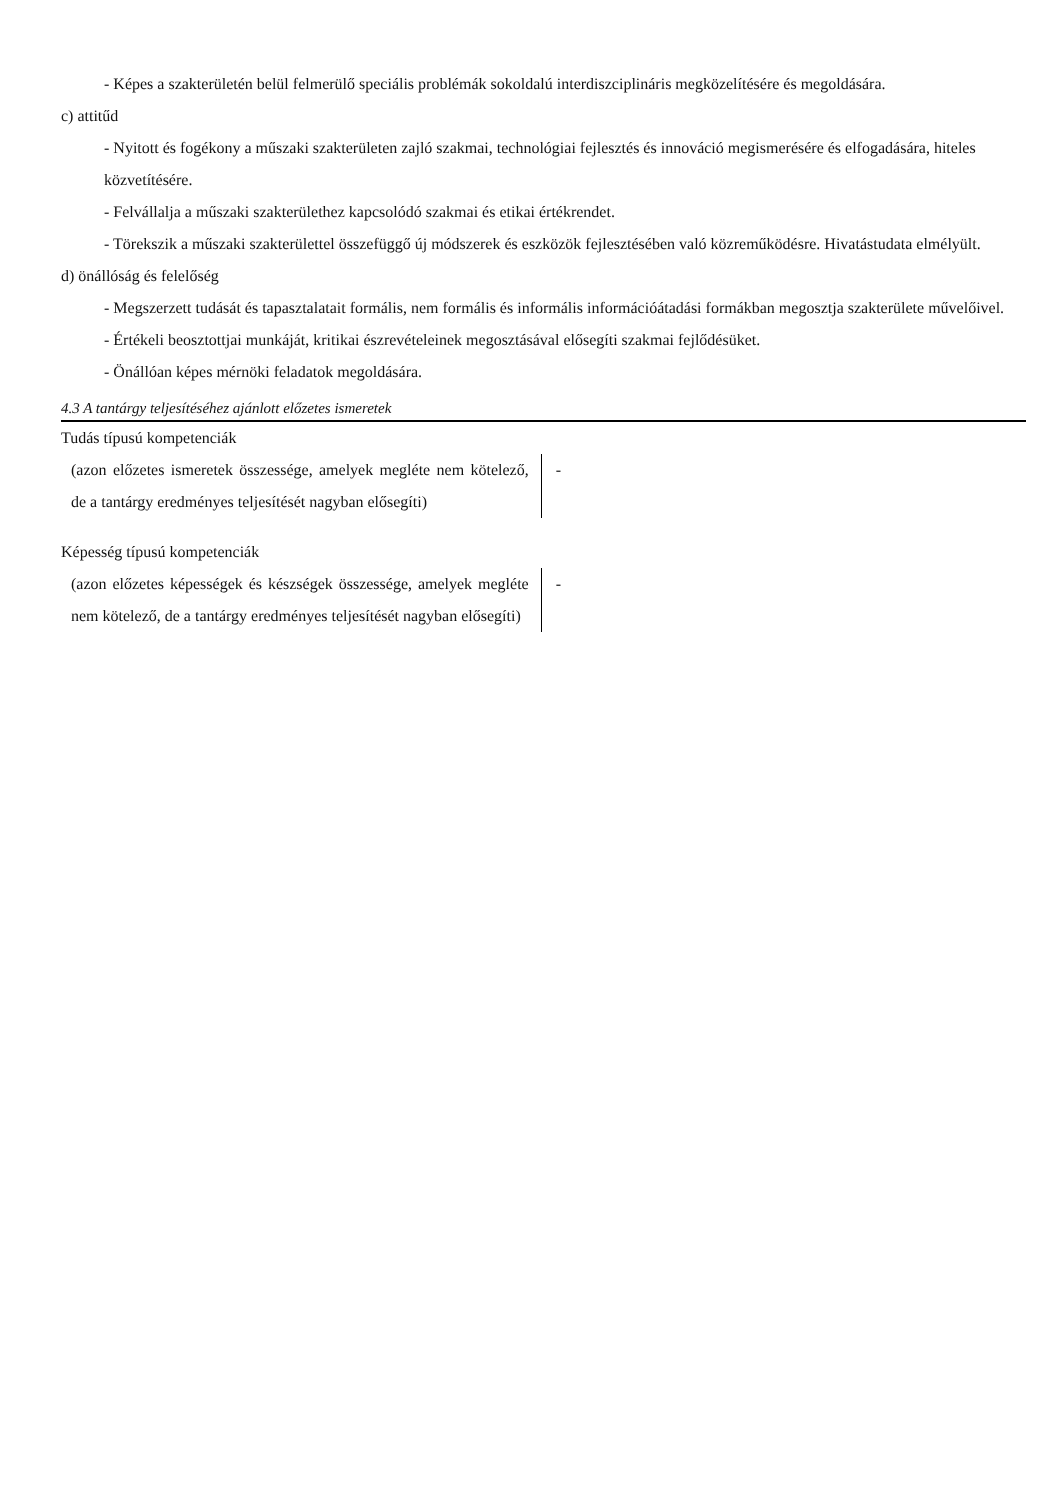- Képes a szakterületén belül felmerülő speciális problémák sokoldalú interdiszciplináris megközelítésére és megoldására.
c) attitűd
- Nyitott és fogékony a műszaki szakterületen zajló szakmai, technológiai fejlesztés és innováció megismerésére és elfogadására, hiteles közvetítésére.
- Felvállalja a műszaki szakterülethez kapcsolódó szakmai és etikai értékrendet.
- Törekszik a műszaki szakterülettel összefüggő új módszerek és eszközök fejlesztésében való közreműködésre. Hivatástudata elmélyült.
d) önállóság és felelőség
- Megszerzett tudását és tapasztalatait formális, nem formális és informális információátadási formákban megosztja szakterülete művelőivel.
- Értékeli beosztottjai munkáját, kritikai észrevételeinek megosztásával elősegíti szakmai fejlődésüket.
- Önállóan képes mérnöki feladatok megoldására.
4.3 A tantárgy teljesítéséhez ajánlott előzetes ismeretek
Tudás típusú kompetenciák
| (azon előzetes ismeretek összessége, amelyek megléte nem kötelező, de a tantárgy eredményes teljesítését nagyban elősegíti) | - |
Képesség típusú kompetenciák
| (azon előzetes képességek és készségek összessége, amelyek megléte nem kötelező, de a tantárgy eredményes teljesítését nagyban elősegíti) | - |